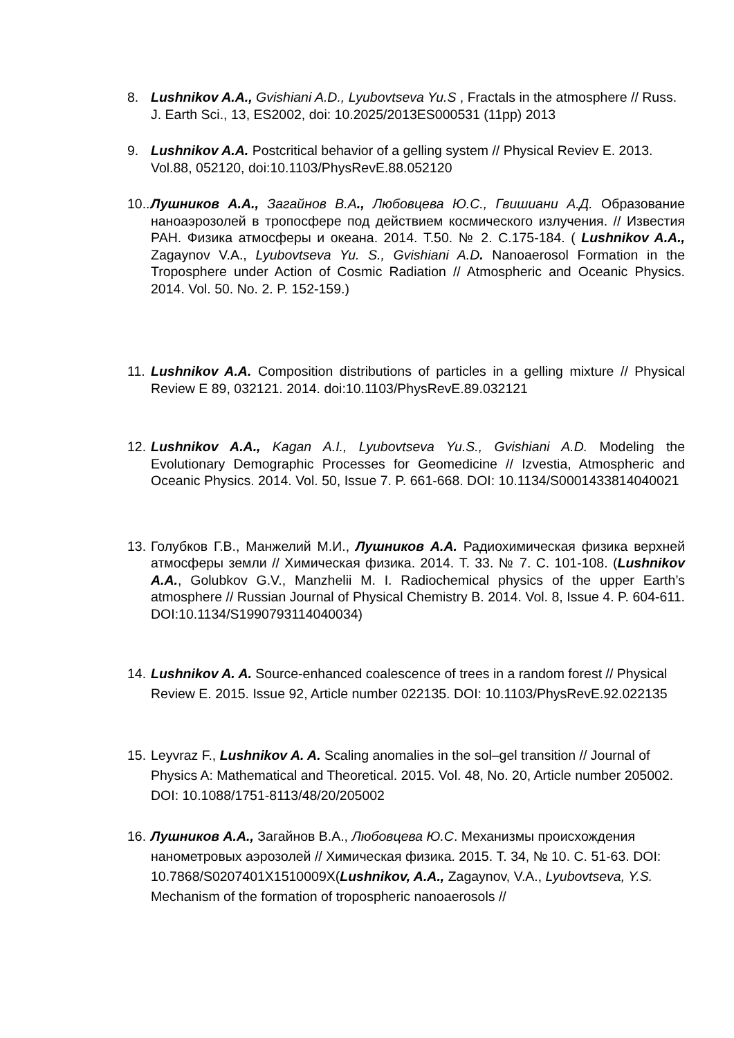8. Lushnikov A.A., Gvishiani A.D., Lyubovtseva Yu.S , Fractals in the atmosphere // Russ. J. Earth Sci., 13, ES2002, doi: 10.2025/2013ES000531 (11pp) 2013
9. Lushnikov A.A. Postcritical behavior of a gelling system // Physical Reviev E. 2013. Vol.88, 052120, doi:10.1103/PhysRevE.88.052120
10.. Лушников А.А., Загайнов В.А., Любовцева Ю.С., Гвишиани А.Д. Образование наноаэрозолей в тропосфере под действием космического излучения. // Известия РАН. Физика атмосферы и океана. 2014. Т.50. № 2. С.175-184. ( Lushnikov A.A., Zagaynov V.A., Lyubovtseva Yu. S., Gvishiani A.D. Nanoaerosol Formation in the Troposphere under Action of Cosmic Radiation // Atmospheric and Oceanic Physics. 2014. Vol. 50. No. 2. P. 152-159.)
11. Lushnikov A.A. Composition distributions of particles in a gelling mixture // Physical Review E 89, 032121. 2014. doi:10.1103/PhysRevE.89.032121
12. Lushnikov A.A., Kagan A.I., Lyubovtseva Yu.S., Gvishiani A.D. Modeling the Evolutionary Demographic Processes for Geomedicine // Izvestia, Atmospheric and Oceanic Physics. 2014. Vol. 50, Issue 7. P. 661-668. DOI: 10.1134/S0001433814040021
13. Голубков Г.В., Манжелий М.И., Лушников А.А. Радиохимическая физика верхней атмосферы земли // Химическая физика. 2014. Т. 33. № 7. С. 101-108. (Lushnikov A.A., Golubkov G.V., Manzhelii M. I. Radiochemical physics of the upper Earth’s atmosphere // Russian Journal of Physical Chemistry B. 2014. Vol. 8, Issue 4. P. 604-611. DOI:10.1134/S1990793114040034)
14. Lushnikov A. A. Source-enhanced coalescence of trees in a random forest // Physical Review E. 2015. Issue 92, Article number 022135. DOI: 10.1103/PhysRevE.92.022135
15. Leyvraz F., Lushnikov A. A. Scaling anomalies in the sol–gel transition // Journal of Physics A: Mathematical and Theoretical. 2015. Vol. 48, No. 20, Article number 205002. DOI: 10.1088/1751-8113/48/20/205002
16. Лушников А.А., Загайнов В.А., Любовцева Ю.С. Механизмы происхождения нанометровых аэрозолей // Химическая физика. 2015. Т. 34, № 10. С. 51-63. DOI: 10.7868/S0207401X1510009X(Lushnikov, A.A., Zagaynov, V.A., Lyubovtseva, Y.S. Mechanism of the formation of tropospheric nanoaerosols //